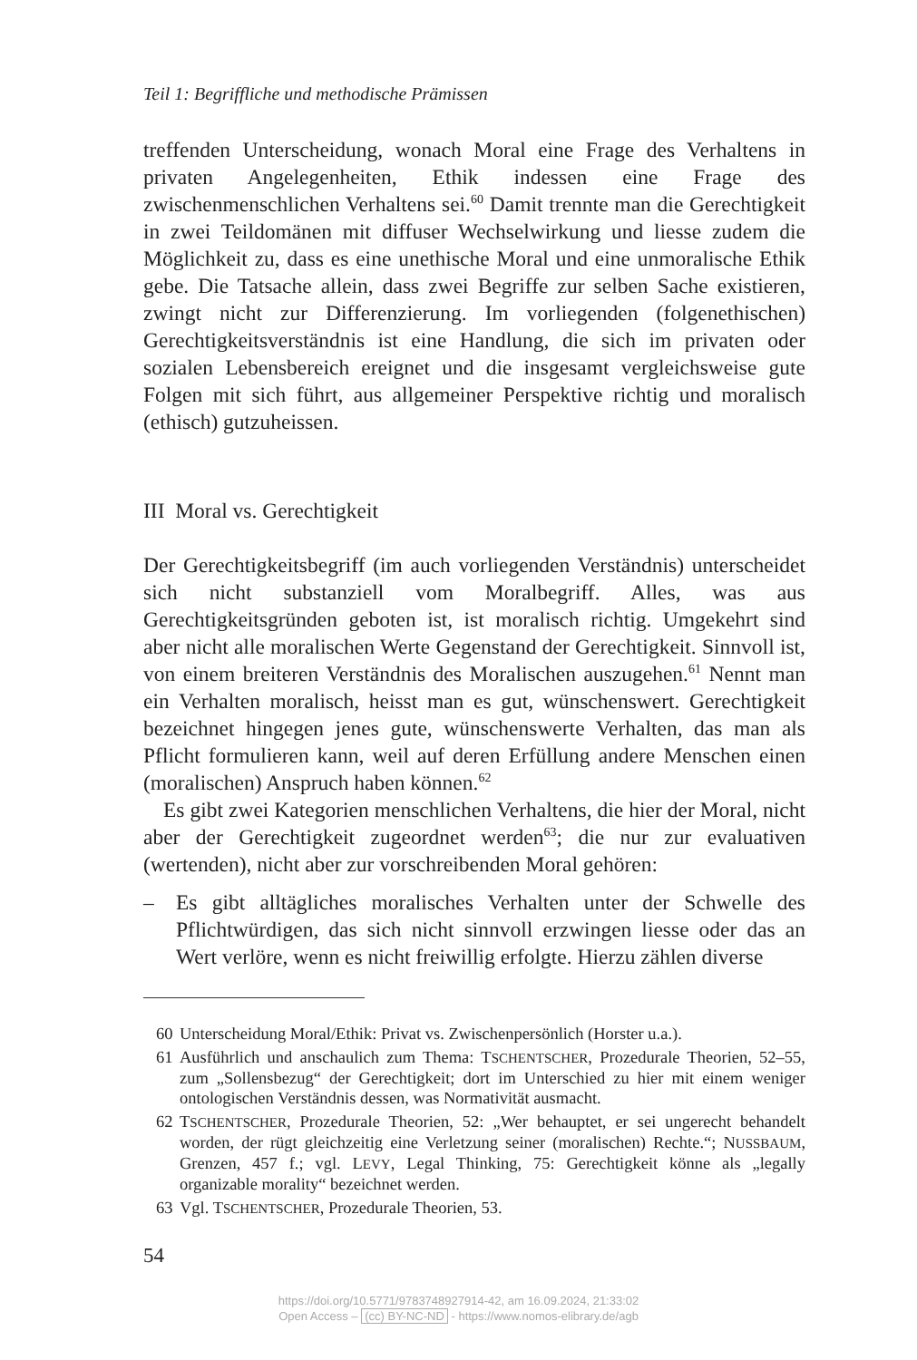Teil 1: Begriffliche und methodische Prämissen
treffenden Unterscheidung, wonach Moral eine Frage des Verhaltens in privaten Angelegenheiten, Ethik indessen eine Frage des zwischenmenschlichen Verhaltens sei.<sup>60</sup> Damit trennte man die Gerechtigkeit in zwei Teildomänen mit diffuser Wechselwirkung und liesse zudem die Möglichkeit zu, dass es eine unethische Moral und eine unmoralische Ethik gebe. Die Tatsache allein, dass zwei Begriffe zur selben Sache existieren, zwingt nicht zur Differenzierung. Im vorliegenden (folgenethischen) Gerechtigkeitsverständnis ist eine Handlung, die sich im privaten oder sozialen Lebensbereich ereignet und die insgesamt vergleichsweise gute Folgen mit sich führt, aus allgemeiner Perspektive richtig und moralisch (ethisch) gutzuheissen.
III Moral vs. Gerechtigkeit
Der Gerechtigkeitsbegriff (im auch vorliegenden Verständnis) unterscheidet sich nicht substanziell vom Moralbegriff. Alles, was aus Gerechtigkeitsgründen geboten ist, ist moralisch richtig. Umgekehrt sind aber nicht alle moralischen Werte Gegenstand der Gerechtigkeit. Sinnvoll ist, von einem breiteren Verständnis des Moralischen auszugehen.<sup>61</sup> Nennt man ein Verhalten moralisch, heisst man es gut, wünschenswert. Gerechtigkeit bezeichnet hingegen jenes gute, wünschenswerte Verhalten, das man als Pflicht formulieren kann, weil auf deren Erfüllung andere Menschen einen (moralischen) Anspruch haben können.<sup>62</sup>
Es gibt zwei Kategorien menschlichen Verhaltens, die hier der Moral, nicht aber der Gerechtigkeit zugeordnet werden<sup>63</sup>; die nur zur evaluativen (wertenden), nicht aber zur vorschreibenden Moral gehören:
– Es gibt alltägliches moralisches Verhalten unter der Schwelle des Pflichtwürdigen, das sich nicht sinnvoll erzwingen liesse oder das an Wert verlöre, wenn es nicht freiwillig erfolgte. Hierzu zählen diverse
60 Unterscheidung Moral/Ethik: Privat vs. Zwischenpersönlich (Horster u.a.).
61 Ausführlich und anschaulich zum Thema: TSCHENTSCHER, Prozedurale Theorien, 52–55, zum „Sollensbezug“ der Gerechtigkeit; dort im Unterschied zu hier mit einem weniger ontologischen Verständnis dessen, was Normativität ausmacht.
62 TSCHENTSCHER, Prozedurale Theorien, 52: „Wer behauptet, er sei ungerecht behandelt worden, der rügt gleichzeitig eine Verletzung seiner (moralischen) Rechte.“; NUSSBAUM, Grenzen, 457 f.; vgl. LEVY, Legal Thinking, 75: Gerechtigkeit könne als „legally organizable morality“ bezeichnet werden.
63 Vgl. TSCHENTSCHER, Prozedurale Theorien, 53.
54
https://doi.org/10.5771/9783748927914-42, am 16.09.2024, 21:33:02
Open Access – (cc) BY-NC-ND - https://www.nomos-elibrary.de/agb